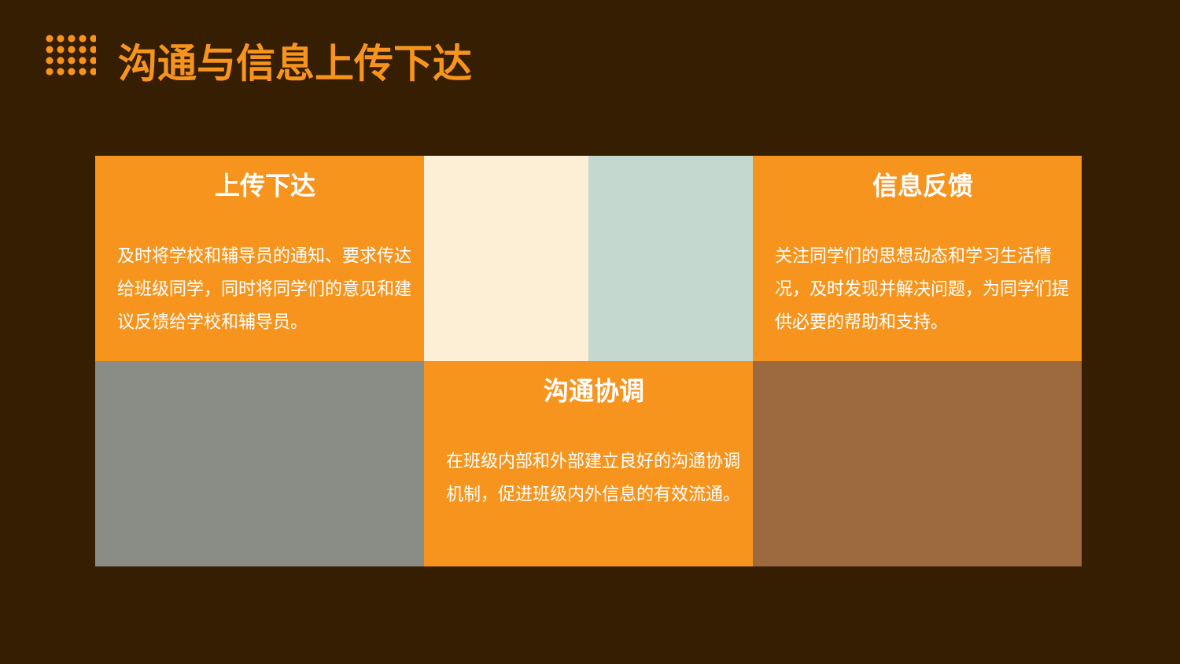沟通与信息上传下达
上传下达
及时将学校和辅导员的通知、要求传达给班级同学，同时将同学们的意见和建议反馈给学校和辅导员。
信息反馈
关注同学们的思想动态和学习生活情况，及时发现并解决问题，为同学们提供必要的帮助和支持。
沟通协调
在班级内部和外部建立良好的沟通协调机制，促进班级内外信息的有效流通。